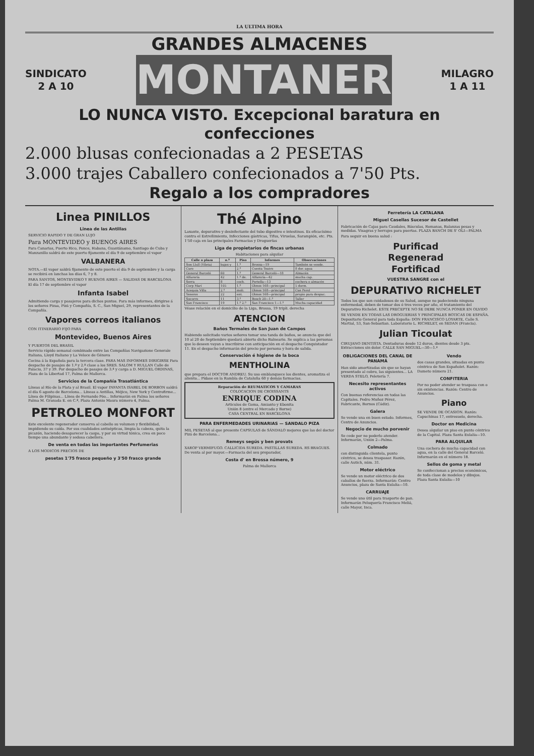LA ULTIMA HORA
GRANDES ALMACENES
SINDICATO
2 A 10
MONTANER
MILAGRO
1 A 11
LO NUNCA VISTO. Excepcional baratura en confecciones
2.000 blusas confecionadas a 2 PESETAS
3.000 trajes Caballero confecionados a 7'50 Pts.
Regalo a los compradores
Linea PINILLOS
Linea de las Antillas
SERVICIO RAPIDO Y DE GRAN LUJO
Para MONTEVIDEO y BUENOS AIRES
Para Canarias, Puerto Rico, Ponce, Habana, Guantánamo, Santiago de Cuba y Manzanillo saldrá de este puerto fijamente el día 9 de septiembre el vapor
VALBANERA
NOTA.—El vapor saldrá fijamente de este puerto el día 9 de septiembre y la carga se recibirá en lanchas los días 6, 7 y 8.
PARA SANTOS, MONTEVIDEO Y BUENOS AIRES — SALIDAS DE BARCELONA
El día 17 de septiembre el vapor
Infanta Isabel
Admitiendo carga y pasajeros para dichos puntos. Para más informes, dirigirse á los señores Pizaa, Pizá y Compañía, S. C., San Miguel, 29, representantes de la Compañía.
Vapores correos italianos
CON ITINERARIO FIJO PARA
Montevideo, Buenos Aires
Y PUERTOS DEL BRASIL
Servicio rápido semanal combinado entre las Compañías Navigazione Generale Italiana, Lloyd Italiano y La Veloce de Génova
Cocina á la Española para la tercera clase. PARA MAS INFORMES DIRIGIRSE Para despacho de pasajes de 1.ª y 2.ª clase a los SRES. SALOM Y RULLAN Calle de Palacio, 37 y 39. Por despacho de pasajes de 3.ª y carga a D. MIGUEL ORDINAS, Plaza de la Libertad 17, Palma de Mallorca.
Servicios de la Compañía Trasatlántica
Líneas al Río de la Plata y al Brasil. El vapor INFANTA ISABEL DE BORBON saldrá el día 6 agosto de Barcelona... Líneas a Antillas, Méjico, New York y Centrofirme... Línea de Filipinas... Línea de Fernando Póo... Informarán en Palma los señores Palma M. Granada E. en C.ª, Plaza Antonio Maura número 4, Palma.
PETROLEO MONFORT
Este excelente regenerador conserva al cabello su volumen y flexibilidad, impidiendo su caída. Por sus cualidades antisépticas, limpia la cabeza, quita la picazón, haciendo desaparecer la caspa, y por su virtud tónica, crea en poco tiempo una abundante y sedosa cabellera.
De venta en todas las importantes Perfumerias
A LOS MODICOS PRECIOS DE
pesetas 1'75 frasco pequeño y 3'50 frasco grande
Thé Alpino
Laxante, depurativo y desinfectante del tubo digestivo e intestinos. Es eficacísimo contra el Estreñimiento, Infecciones gástricas, Tifus, Viruelas, Sarampión, etc. Pts. 1'50 caja en las principales Farmacias y Droguerías
Liga de propietarios de fincas urbanas
Habitaciones para alquilar
| Calle o plaza | n.º | Piso | Informes | Observaciones |
| --- | --- | --- | --- | --- |
| Son Llull (Vileta) | bajos y | 1.º | Brossa—19 | También se vende. |
| Caro | | 2.º | Cuesta Teatro | 8 dor. agua |
| General Barceló | 60 | 1.º | General Barceló—18 | Almacén |
| Alfarería | 42 | 1.º de. | Alfarería—42 | mucha cap. |
| Serra | 8 | coch. | Portella—13 | cochera o almacén |
| Corp Marí | 105 | 1.º | Olmos 168—principal | 5 dorm. |
| Acequia Villa | 2.º | moli. | Olmos 168—principal | Can Perol |
| Yeseros | 22 | ent. | Olmos 168—principal | propio para despac. |
| Socorro | 11 | 3.º | Bosch 20—1.º | Taller |
| San Francisco | 19 | 1.º 2.º | San Francisco 1—1.º | Mucha capacidad |
Véase relación en el domicilio de la Liga, Brossa, 19 tripli. derecha
ATENCION
Baños Termales de San Juan de Campos
Habiendo solicitado varios señores tomar una tanda de baños, se anuncia que del 10 al 20 de Septiembre quedará abierto dicho Balneario. Se suplica a las personas que lo deseen vayan a inscribirse con anticipación en el despacho Conquistador 11. En el despacho informarán del precio por persona y hora de salida.
Conservación é higiene de la boca
MENTHOLINA
que prepara el DOCTOR ANDREU. Su uso emblanquece los dientes, aromatiza el aliento... Pídase en la Rambla de Cataluña 60 y demás farmacias.
Reparación de REUMATICOS Y CAMARAS
COLOCACION DE CROISSANTS
ENRIQUE CODINA
Articulos de Goma, Amianto y Ebonita
Unión 8 (entre el Mercado y Borne)
CASA CENTRAL EN BARCELONA
PARA ENFERMEDADES URINARIAS — SANDALO PIZA
MIL PESETAS al que presente CAPSULAS de SÁNDALO mejores que las del doctor Pizá de Barcelona...
Remeys segús y ben provats
XAROP VERMIFUGO. CALLICIDA SUREDA. PASTILLAS SUREDA. RS BRAGUES. De venta al por mayor.—Farmacia del seu preparador,
Costa d' en Brossa número, 9
Palma de Mallorca
Ferretería LA CATALANA
Miguel Casellas Sucesor de Castellet
Fabricación de Cajas para Caudales, Básculas, Romanas, Balanzas pesas y medidas. Visagras y herrajes para puertas. PLAZA BANCH DE S' OLI—PALMA
Para seguir en buena salud :
Purificad
Regenerad
Fortificad
VUESTRA SANGRE con el
DEPURATIVO RICHELET
Todos los que son cuidadosos de su Salud, aunque no padeciendo ninguna enfermedad, deben de tomar dos ó tres veces por año, el tratamiento del Depurativo Richelet. ESTE PRECEPTE NO SE DEBE NUNCA PONER EN OLVIDO
SE VENDE EN TODAS LAS DROGUERIAS Y PRINCIPALES BOTICAS DE ESPAÑA. Depositario General para toda España: DON FRANCISCO LOYARTE, Calle S. Martial, 53, San-Sebastian. Laboratorio L. RICHELET, en SEDAN (Francia).
Julian Ticoulat
CIRUJANO DENTISTA. Dentaduras desde 12 duros, dientes desde 3 pts. Extracciones sin dolor. CALLE SAN MIGUEL—30—1.º
OBLIGACIONES DEL CANAL DE PANAMÁ
Han sido amortizadas sin que se hayan presentado al cobro, las siguientes... LA VERDA STELO, Peletería 7.
Necesito representantes activos
Con buenas referencias en todas las Capitales. Pedro Muñoz Pérez, Fabricante, Bornos (Cádiz).
Galera
Se vende una en buen estado. Informes, Centro de Anuncios.
Negocio de mucho porvenir
Se cede por no poderlo atender. Informarán, Unión 2—Palma.
Colmado
con distinguida clientela, punto céntrico, se desea traspasar. Razón, calle Autich, núm. 31.
Motor eléctrico
Se vende un motor eléctrico de dos caballos de fuerza. Informarán: Centro Anuncios, plaza de Santa Eulalia—10.
CARRUAJE
Se vende uno útil para trasporte de pan. Informarán Peluquería Francisco Meliá, calle Mayor, Inca.
Vendo
dos casas grandes, situadas en punto céntrico de Son Españolet. Razón: Dameto número 21.
CONFITERIA
Por no poder atender se traspasa con o sin existencias. Razón: Centro de Anuncios.
Piano
SE VENDE DE OCASION. Razón: Capuchinas 17, entresuelo, derecha.
Doctor en Medicina
Desea alquilar un piso en punto céntrico de la Capital. Plaza Santa Eulalia—10.
PARA ALQUILAR
Una cochera de mucha capacidad con agua, en la calle del General Barceló. Informarán en el número 18.
Sellos de goma y metal
Se confeccionan a precios económicos, de toda clase de modelos y dibujos. Plaza Santa Eulalia—10